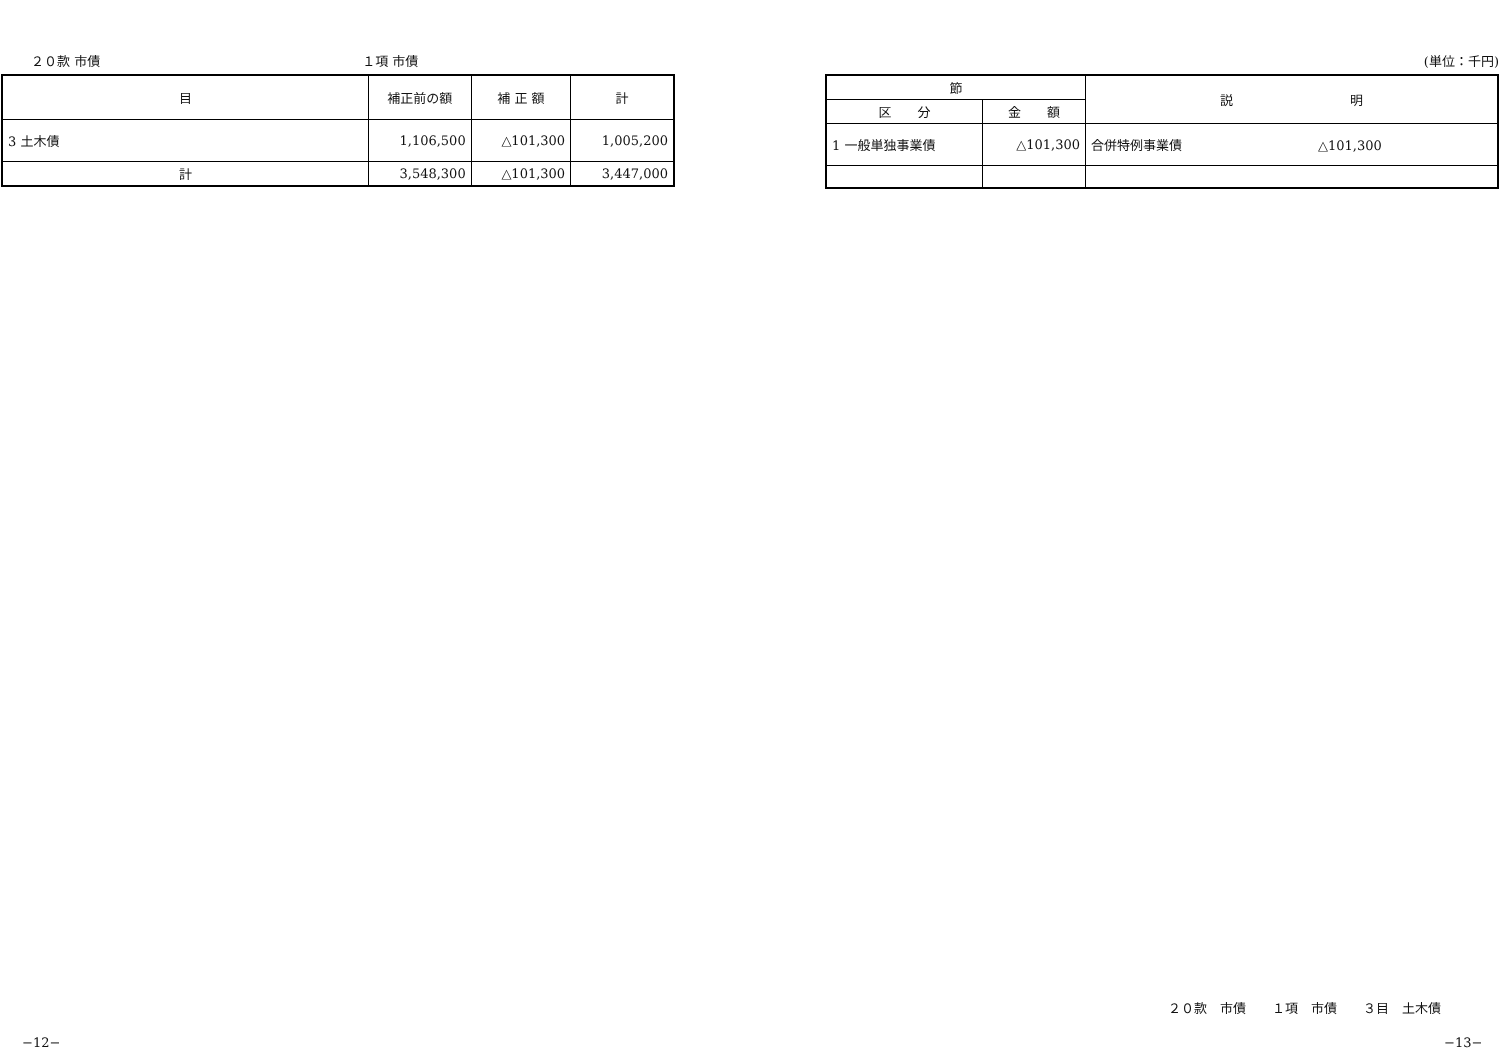２０款 市債 １項 市債
| 目 | 補正前の額 | 補 正 額 | 計 |
| --- | --- | --- | --- |
| 3 土木債 | 1,106,500 | △101,300 | 1,005,200 |
| 計 | 3,548,300 | △101,300 | 3,447,000 |
(単位：千円)
| 節 | | 説 明 |
| --- | --- | --- |
| 区 分 | 金 額 | |
| 1 一般単独事業債 | △101,300 | 合併特例事業債 △101,300 |
２０款　市債　　１項　市債　　３目　土木債
−12− −13−